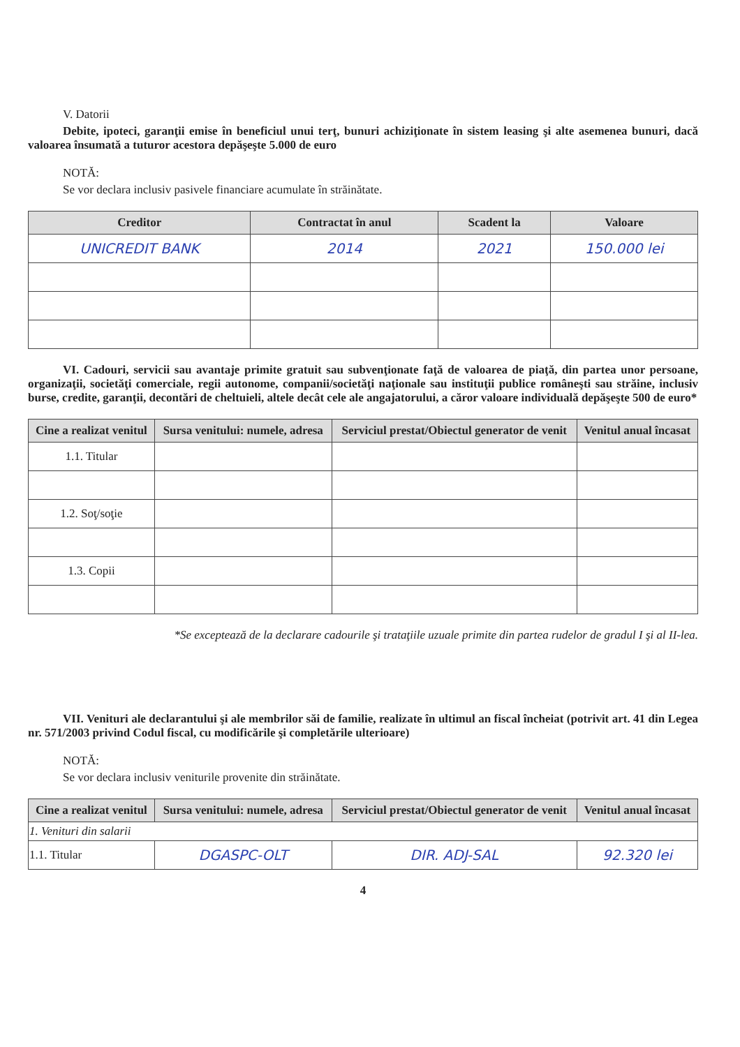V. Datorii
Debite, ipoteci, garanţii emise în beneficiul unui terţ, bunuri achiziţionate în sistem leasing şi alte asemenea bunuri, dacă valoarea însumată a tuturor acestora depăşeşte 5.000 de euro
NOTĂ:
Se vor declara inclusiv pasivele financiare acumulate în străinătate.
| Creditor | Contractat în anul | Scadent la | Valoare |
| --- | --- | --- | --- |
| UNICREDIT BANK | 2014 | 2021 | 150.000 lei |
VI. Cadouri, servicii sau avantaje primite gratuit sau subvenţionate faţă de valoarea de piaţă, din partea unor persoane, organizaţii, societăţi comerciale, regii autonome, companii/societăţi naţionale sau instituţii publice româneşti sau străine, inclusiv burse, credite, garanţii, decontări de cheltuieli, altele decât cele ale angajatorului, a căror valoare individuală depăşeşte 500 de euro*
| Cine a realizat venitul | Sursa venitului: numele, adresa | Serviciul prestat/Obiectul generator de venit | Venitul anual încasat |
| --- | --- | --- | --- |
| 1.1. Titular | | | |
| 1.2. Soţ/soţie | | | |
| 1.3. Copii | | | |
*Se exceptează de la declarare cadourile şi trataţiile uzuale primite din partea rudelor de gradul I şi al II-lea.
VII. Venituri ale declarantului şi ale membrilor săi de familie, realizate în ultimul an fiscal încheiat (potrivit art. 41 din Legea nr. 571/2003 privind Codul fiscal, cu modificările şi completările ulterioare)
NOTĂ:
Se vor declara inclusiv veniturile provenite din străinătate.
| Cine a realizat venitul | Sursa venitului: numele, adresa | Serviciul prestat/Obiectul generator de venit | Venitul anual încasat |
| --- | --- | --- | --- |
| 1. Venituri din salarii | | | |
| 1.1. Titular | DGASPC-OLT | DIR. ADJ-SAL | 92.320 lei |
4